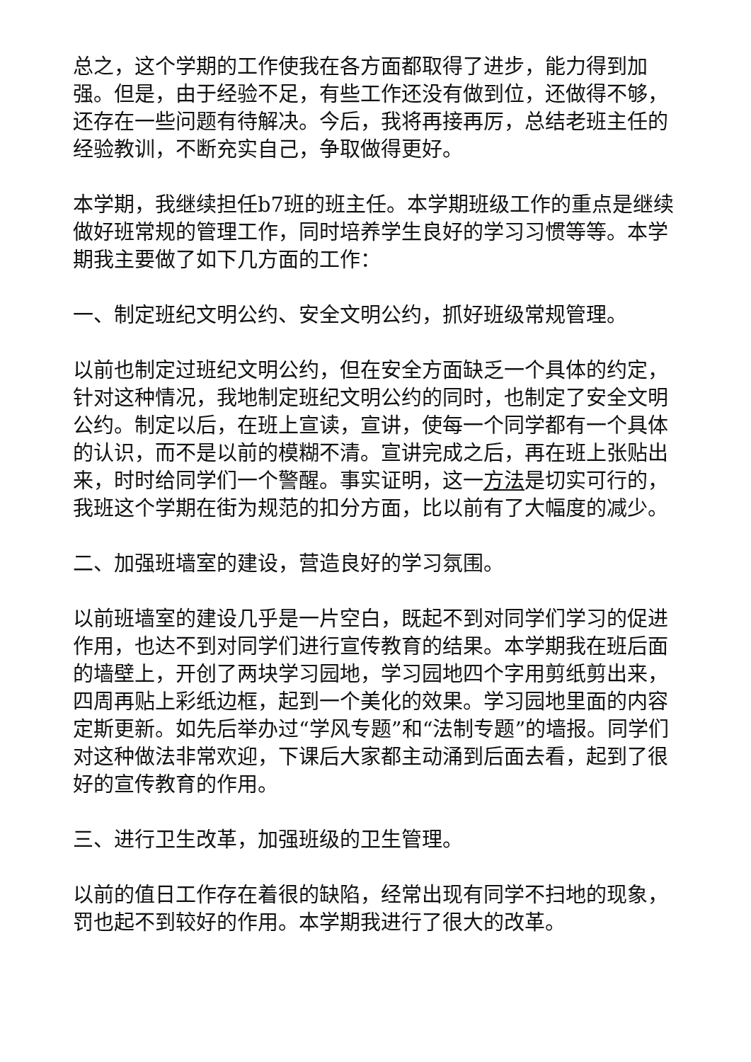总之，这个学期的工作使我在各方面都取得了进步，能力得到加强。但是，由于经验不足，有些工作还没有做到位，还做得不够，还存在一些问题有待解决。今后，我将再接再厉，总结老班主任的经验教训，不断充实自己，争取做得更好。
本学期，我继续担任b7班的班主任。本学期班级工作的重点是继续做好班常规的管理工作，同时培养学生良好的学习习惯等等。本学期我主要做了如下几方面的工作：
一、制定班纪文明公约、安全文明公约，抓好班级常规管理。
以前也制定过班纪文明公约，但在安全方面缺乏一个具体的约定，针对这种情况，我地制定班纪文明公约的同时，也制定了安全文明公约。制定以后，在班上宣读，宣讲，使每一个同学都有一个具体的认识，而不是以前的模糊不清。宣讲完成之后，再在班上张贴出来，时时给同学们一个警醒。事实证明，这一方法是切实可行的，我班这个学期在街为规范的扣分方面，比以前有了大幅度的减少。
二、加强班墙室的建设，营造良好的学习氛围。
以前班墙室的建设几乎是一片空白，既起不到对同学们学习的促进作用，也达不到对同学们进行宣传教育的结果。本学期我在班后面的墙壁上，开创了两块学习园地，学习园地四个字用剪纸剪出来，四周再贴上彩纸边框，起到一个美化的效果。学习园地里面的内容定斯更新。如先后举办过“学风专题”和“法制专题”的墙报。同学们对这种做法非常欢迎，下课后大家都主动涌到后面去看，起到了很好的宣传教育的作用。
三、进行卫生改革，加强班级的卫生管理。
以前的值日工作存在着很的缺陷，经常出现有同学不扫地的现象，罚也起不到较好的作用。本学期我进行了很大的改革。